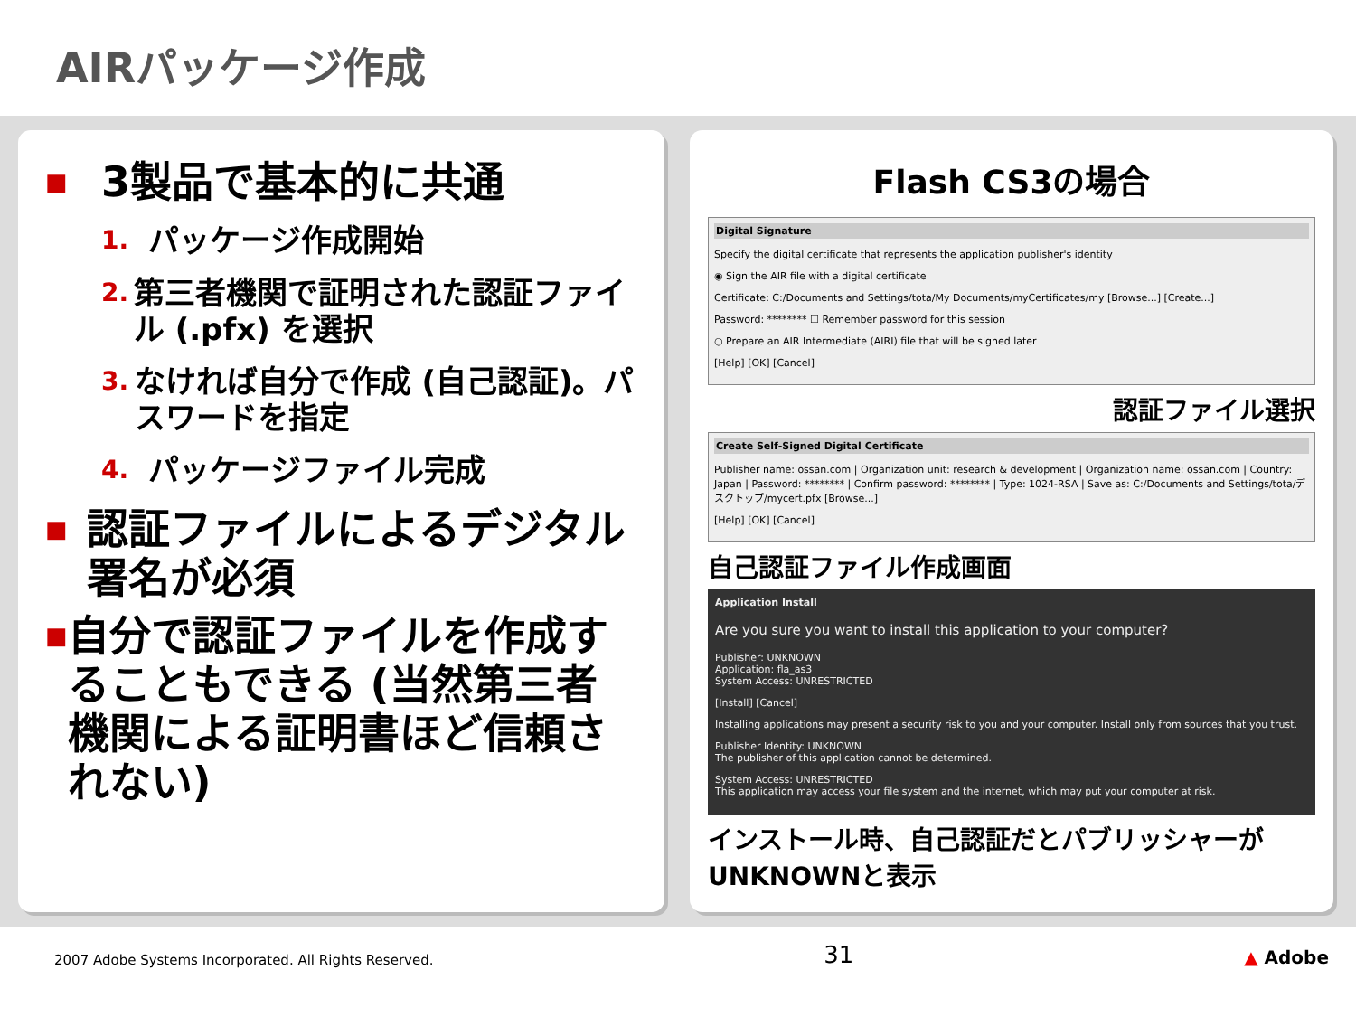AIRパッケージ作成
■
3製品で基本的に共通
1.
パッケージ作成開始
2.
第三者機関で証明された認証ファイル (.pfx) を選択
3.
なければ自分で作成 (自己認証)。パスワードを指定
4.
パッケージファイル完成
■
認証ファイルによるデジタル署名が必須
■
自分で認証ファイルを作成することもできる (当然第三者機関による証明書ほど信頼されない)
Flash CS3の場合
Digital Signature
Specify the digital certificate that represents the application publisher's identity
◉ Sign the AIR file with a digital certificate
Certificate: C:/Documents and Settings/tota/My Documents/myCertificates/my [Browse...] [Create...]
Password: ******** ☐ Remember password for this session
○ Prepare an AIR Intermediate (AIRI) file that will be signed later
[Help] [OK] [Cancel]
認証ファイル選択
Create Self-Signed Digital Certificate
Publisher name: ossan.com | Organization unit: research & development | Organization name: ossan.com | Country: Japan | Password: ******** | Confirm password: ******** | Type: 1024-RSA | Save as: C:/Documents and Settings/tota/デスクトップ/mycert.pfx [Browse...]
[Help] [OK] [Cancel]
自己認証ファイル作成画面
Application Install
Are you sure you want to install this application to your computer?
Publisher: UNKNOWN
Application: fla_as3
System Access: UNRESTRICTED
[Install] [Cancel]
Installing applications may present a security risk to you and your computer. Install only from sources that you trust.
Publisher Identity: UNKNOWN
The publisher of this application cannot be determined.
System Access: UNRESTRICTED
This application may access your file system and the internet, which may put your computer at risk.
インストール時、自己認証だとパブリッシャーがUNKNOWNと表示
2007 Adobe Systems Incorporated. All Rights Reserved. 31 ▲ Adobe